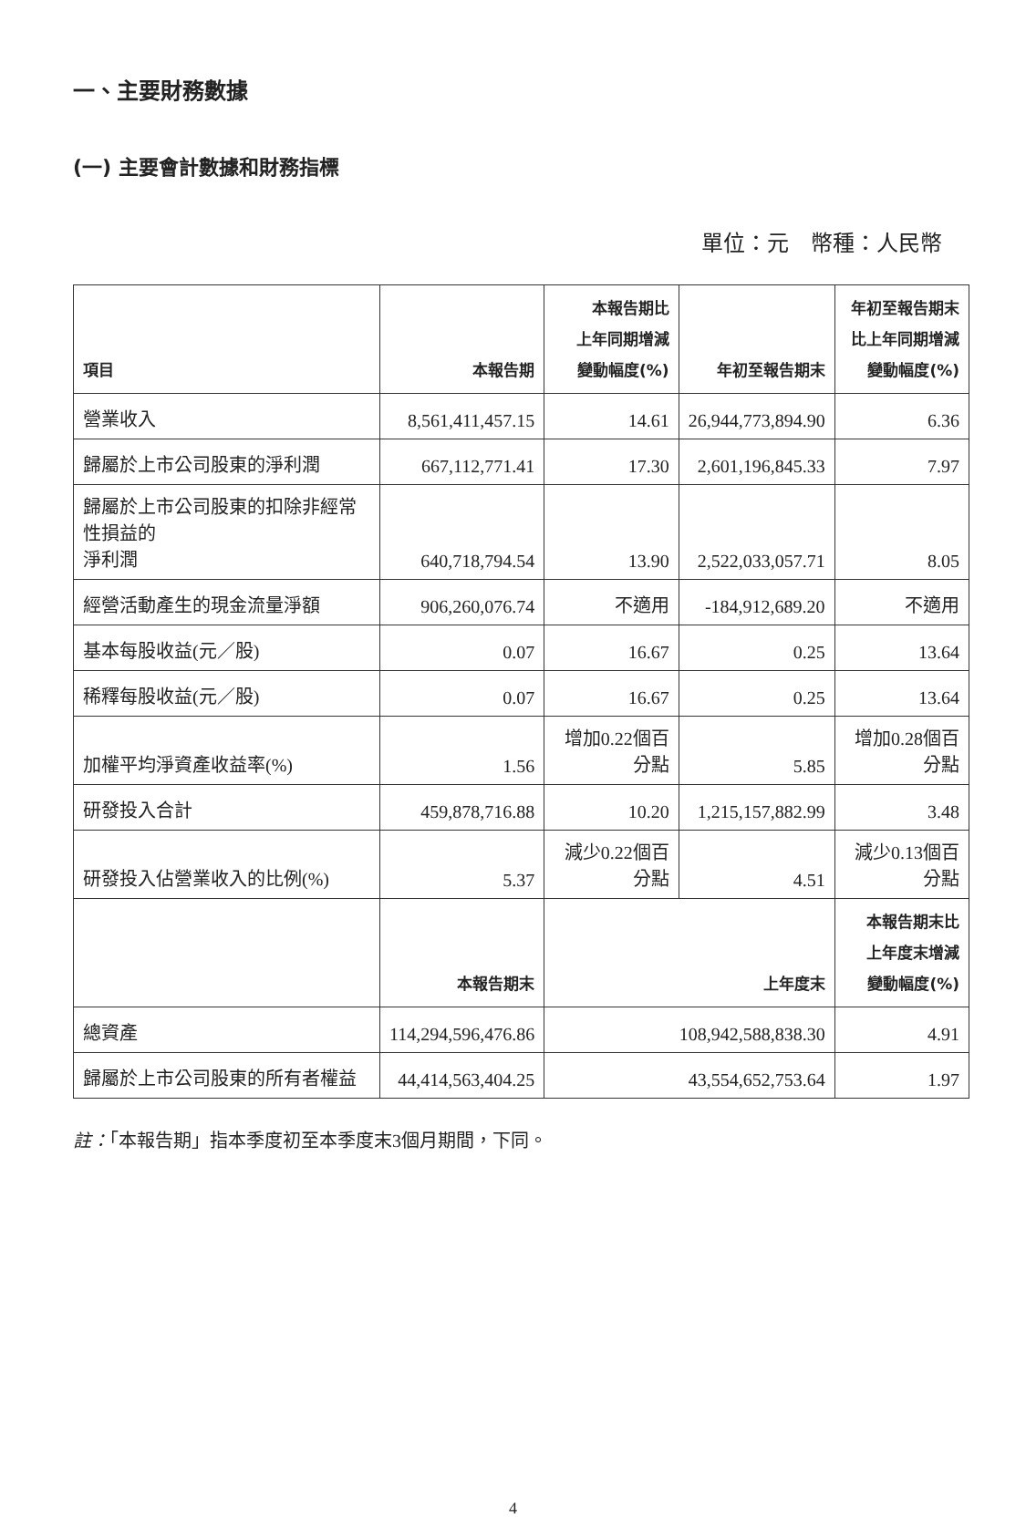一、主要財務數據
(一) 主要會計數據和財務指標
單位：元　幣種：人民幣
| 項目 | 本報告期 | 本報告期比 上年同期增減 變動幅度(%) | 年初至報告期末 | 年初至報告期末 比上年同期增減 變動幅度(%) |
| --- | --- | --- | --- | --- |
| 營業收入 | 8,561,411,457.15 | 14.61 | 26,944,773,894.90 | 6.36 |
| 歸屬於上市公司股東的淨利潤 | 667,112,771.41 | 17.30 | 2,601,196,845.33 | 7.97 |
| 歸屬於上市公司股東的扣除非經常性損益的 淨利潤 | 640,718,794.54 | 13.90 | 2,522,033,057.71 | 8.05 |
| 經營活動產生的現金流量淨額 | 906,260,076.74 | 不適用 | -184,912,689.20 | 不適用 |
| 基本每股收益(元／股) | 0.07 | 16.67 | 0.25 | 13.64 |
| 稀釋每股收益(元／股) | 0.07 | 16.67 | 0.25 | 13.64 |
| 加權平均淨資產收益率(%) | 1.56 | 增加0.22個百分點 | 5.85 | 增加0.28個百分點 |
| 研發投入合計 | 459,878,716.88 | 10.20 | 1,215,157,882.99 | 3.48 |
| 研發投入佔營業收入的比例(%) | 5.37 | 減少0.22個百分點 | 4.51 | 減少0.13個百分點 |
| | 本報告期末 | 上年度末 | | 本報告期末比 上年度末增減 變動幅度(%) |
| 總資產 | 114,294,596,476.86 | 108,942,588,838.30 | | 4.91 |
| 歸屬於上市公司股東的所有者權益 | 44,414,563,404.25 | 43,554,652,753.64 | | 1.97 |
註：「本報告期」指本季度初至本季度末3個月期間，下同。
4